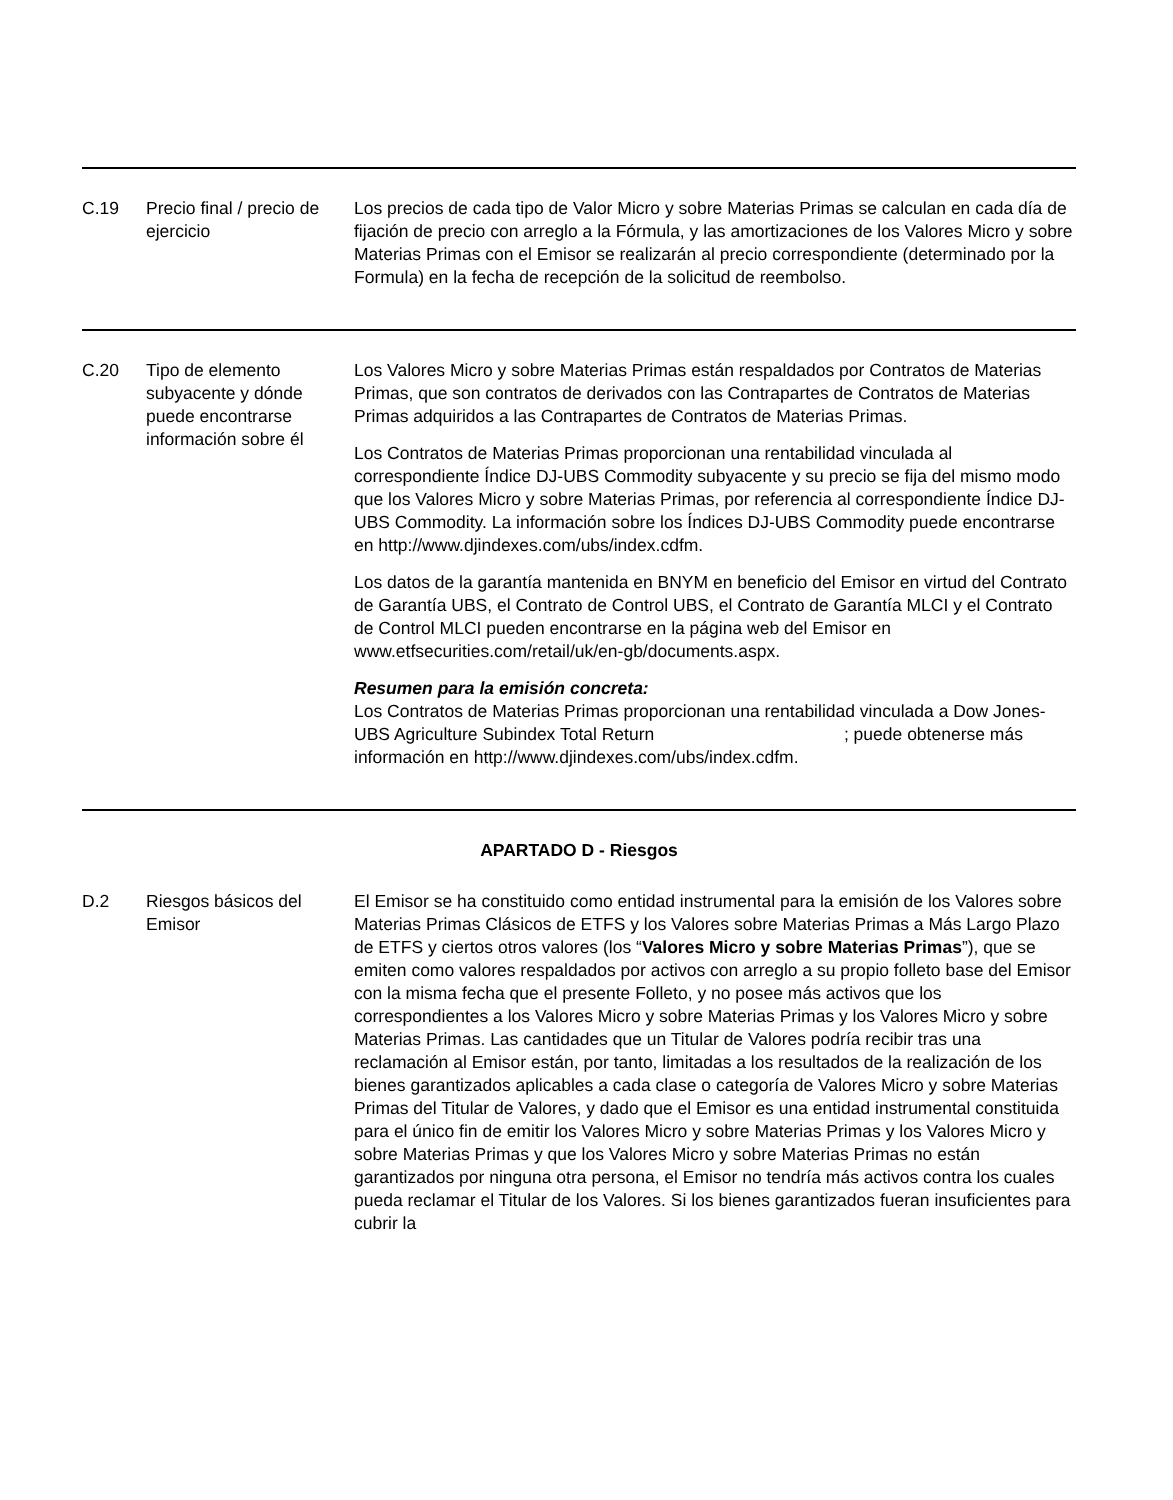| C.19 | Precio final / precio de ejercicio | Los precios de cada tipo de Valor Micro y sobre Materias Primas se calculan en cada día de fijación de precio con arreglo a la Fórmula, y las amortizaciones de los Valores Micro y sobre Materias Primas con el Emisor se realizarán al precio correspondiente (determinado por la Formula) en la fecha de recepción de la solicitud de reembolso. |
| C.20 | Tipo de elemento subyacente y dónde puede encontrarse información sobre él | Los Valores Micro y sobre Materias Primas están respaldados por Contratos de Materias Primas, que son contratos de derivados con las Contrapartes de Contratos de Materias Primas adquiridos a las Contrapartes de Contratos de Materias Primas. Los Contratos de Materias Primas proporcionan una rentabilidad vinculada al correspondiente Índice DJ-UBS Commodity subyacente y su precio se fija del mismo modo que los Valores Micro y sobre Materias Primas, por referencia al correspondiente Índice DJ-UBS Commodity. La información sobre los Índices DJ-UBS Commodity puede encontrarse en http://www.djindexes.com/ubs/index.cdfm. Los datos de la garantía mantenida en BNYM en beneficio del Emisor en virtud del Contrato de Garantía UBS, el Contrato de Control UBS, el Contrato de Garantía MLCI y el Contrato de Control MLCI pueden encontrarse en la página web del Emisor en www.etfsecurities.com/retail/uk/en-gb/documents.aspx. Resumen para la emisión concreta: Los Contratos de Materias Primas proporcionan una rentabilidad vinculada a Dow Jones-UBS Agriculture Subindex Total Return ; puede obtenerse más información en http://www.djindexes.com/ubs/index.cdfm. |
| APARTADO D - Riesgos | | |
| D.2 | Riesgos básicos del Emisor | El Emisor se ha constituido como entidad instrumental para la emisión de los Valores sobre Materias Primas Clásicos de ETFS y los Valores sobre Materias Primas a Más Largo Plazo de ETFS y ciertos otros valores (los “ Valores Micro y sobre Materias Primas ”), que se emiten como valores respaldados por activos con arreglo a su propio folleto base del Emisor con la misma fecha que el presente Folleto, y no posee más activos que los correspondientes a los Valores Micro y sobre Materias Primas y los Valores Micro y sobre Materias Primas. Las cantidades que un Titular de Valores podría recibir tras una reclamación al Emisor están, por tanto, limitadas a los resultados de la realización de los bienes garantizados aplicables a cada clase o categoría de Valores Micro y sobre Materias Primas del Titular de Valores, y dado que el Emisor es una entidad instrumental constituida para el único fin de emitir los Valores Micro y sobre Materias Primas y los Valores Micro y sobre Materias Primas y que los Valores Micro y sobre Materias Primas no están garantizados por ninguna otra persona, el Emisor no tendría más activos contra los cuales pueda reclamar el Titular de los Valores. Si los bienes garantizados fueran insuficientes para cubrir la |